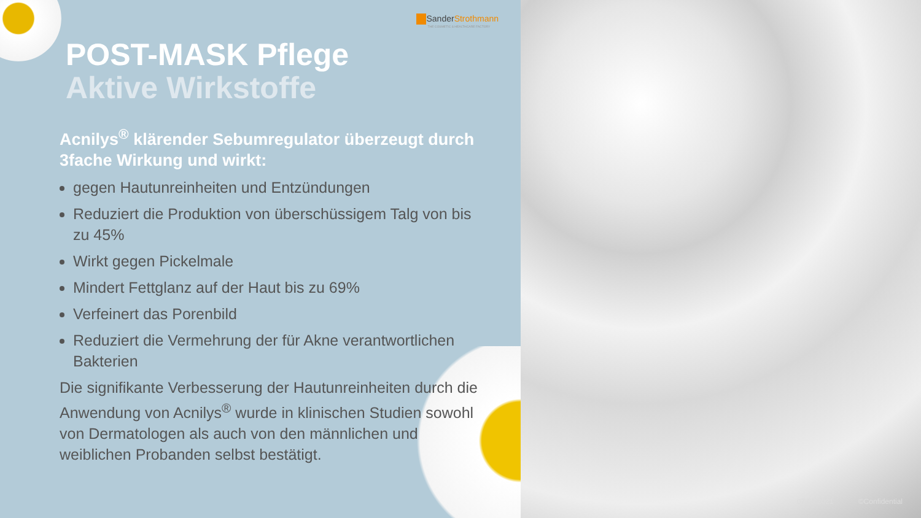SanderStrothmann
THE COSMETIC & HEALTHCARE FACTORY
POST-MASK Pflege
Aktive Wirkstoffe
Acnilys<sup>®</sup> klärender Sebumregulator überzeugt durch 3fache Wirkung und wirkt:
gegen Hautunreinheiten und Entzündungen
Reduziert die Produktion von überschüssigem Talg von bis zu 45%
Wirkt gegen Pickelmale
Mindert Fettglanz auf der Haut bis zu 69%
Verfeinert das Porenbild
Reduziert die Vermehrung der für Akne verantwortlichen Bakterien
Die signifikante Verbesserung der Hautunreinheiten durch die Anwendung von Acnilys<sup>®</sup> wurde in klinischen Studien sowohl von Dermatologen als auch von den männlichen und weiblichen Probanden selbst bestätigt.
07.06.2021 ©Confidential